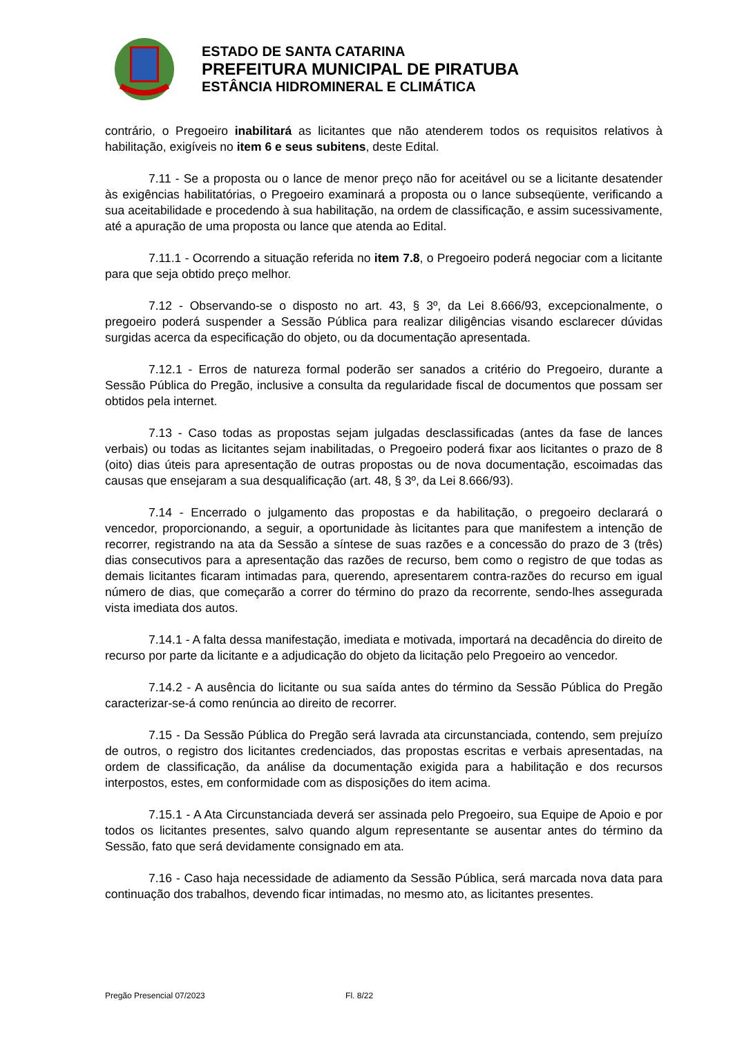ESTADO DE SANTA CATARINA
PREFEITURA MUNICIPAL DE PIRATUBA
ESTÂNCIA HIDROMINERAL E CLIMÁTICA
contrário, o Pregoeiro inabilitará as licitantes que não atenderem todos os requisitos relativos à habilitação, exigíveis no item 6 e seus subitens, deste Edital.
7.11 - Se a proposta ou o lance de menor preço não for aceitável ou se a licitante desatender às exigências habilitatórias, o Pregoeiro examinará a proposta ou o lance subseqüente, verificando a sua aceitabilidade e procedendo à sua habilitação, na ordem de classificação, e assim sucessivamente, até a apuração de uma proposta ou lance que atenda ao Edital.
7.11.1 - Ocorrendo a situação referida no item 7.8, o Pregoeiro poderá negociar com a licitante para que seja obtido preço melhor.
7.12 - Observando-se o disposto no art. 43, § 3º, da Lei 8.666/93, excepcionalmente, o pregoeiro poderá suspender a Sessão Pública para realizar diligências visando esclarecer dúvidas surgidas acerca da especificação do objeto, ou da documentação apresentada.
7.12.1 - Erros de natureza formal poderão ser sanados a critério do Pregoeiro, durante a Sessão Pública do Pregão, inclusive a consulta da regularidade fiscal de documentos que possam ser obtidos pela internet.
7.13 - Caso todas as propostas sejam julgadas desclassificadas (antes da fase de lances verbais) ou todas as licitantes sejam inabilitadas, o Pregoeiro poderá fixar aos licitantes o prazo de 8 (oito) dias úteis para apresentação de outras propostas ou de nova documentação, escoimadas das causas que ensejaram a sua desqualificação (art. 48, § 3º, da Lei 8.666/93).
7.14 - Encerrado o julgamento das propostas e da habilitação, o pregoeiro declarará o vencedor, proporcionando, a seguir, a oportunidade às licitantes para que manifestem a intenção de recorrer, registrando na ata da Sessão a síntese de suas razões e a concessão do prazo de 3 (três) dias consecutivos para a apresentação das razões de recurso, bem como o registro de que todas as demais licitantes ficaram intimadas para, querendo, apresentarem contra-razões do recurso em igual número de dias, que começarão a correr do término do prazo da recorrente, sendo-lhes assegurada vista imediata dos autos.
7.14.1 - A falta dessa manifestação, imediata e motivada, importará na decadência do direito de recurso por parte da licitante e a adjudicação do objeto da licitação pelo Pregoeiro ao vencedor.
7.14.2 - A ausência do licitante ou sua saída antes do término da Sessão Pública do Pregão caracterizar-se-á como renúncia ao direito de recorrer.
7.15 - Da Sessão Pública do Pregão será lavrada ata circunstanciada, contendo, sem prejuízo de outros, o registro dos licitantes credenciados, das propostas escritas e verbais apresentadas, na ordem de classificação, da análise da documentação exigida para a habilitação e dos recursos interpostos, estes, em conformidade com as disposições do item acima.
7.15.1 - A Ata Circunstanciada deverá ser assinada pelo Pregoeiro, sua Equipe de Apoio e por todos os licitantes presentes, salvo quando algum representante se ausentar antes do término da Sessão, fato que será devidamente consignado em ata.
7.16 - Caso haja necessidade de adiamento da Sessão Pública, será marcada nova data para continuação dos trabalhos, devendo ficar intimadas, no mesmo ato, as licitantes presentes.
Pregão Presencial 07/2023 Fl. 8/22